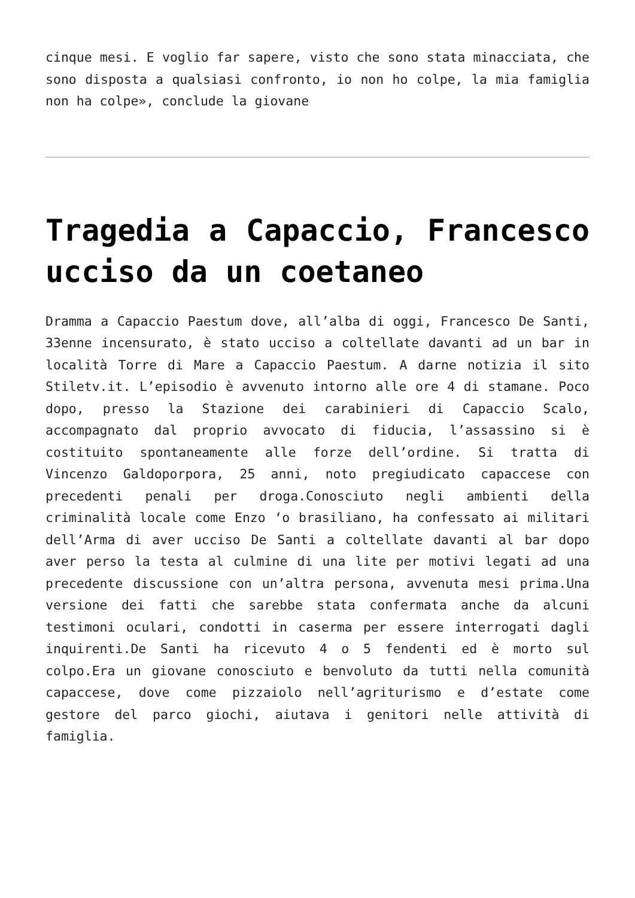cinque mesi. E voglio far sapere, visto che sono stata minacciata, che sono disposta a qualsiasi confronto, io non ho colpe, la mia famiglia non ha colpe», conclude la giovane
Tragedia a Capaccio, Francesco ucciso da un coetaneo
Dramma a Capaccio Paestum dove, all’alba di oggi, Francesco De Santi, 33enne incensurato, è stato ucciso a coltellate davanti ad un bar in località Torre di Mare a Capaccio Paestum. A darne notizia il sito Stiletv.it. L’episodio è avvenuto intorno alle ore 4 di stamane. Poco dopo, presso la Stazione dei carabinieri di Capaccio Scalo, accompagnato dal proprio avvocato di fiducia, l’assassino si è costituito spontaneamente alle forze dell’ordine. Si tratta di Vincenzo Galdoporpora, 25 anni, noto pregiudicato capaccese con precedenti penali per droga.Conosciuto negli ambienti della criminalità locale come Enzo ‘o brasiliano, ha confessato ai militari dell’Arma di aver ucciso De Santi a coltellate davanti al bar dopo aver perso la testa al culmine di una lite per motivi legati ad una precedente discussione con un’altra persona, avvenuta mesi prima.Una versione dei fatti che sarebbe stata confermata anche da alcuni testimoni oculari, condotti in caserma per essere interrogati dagli inquirenti.De Santi ha ricevuto 4 o 5 fendenti ed è morto sul colpo.Era un giovane conosciuto e benvoluto da tutti nella comunità capaccese, dove come pizzaiolo nell’agriturismo e d’estate come gestore del parco giochi, aiutava i genitori nelle attività di famiglia.